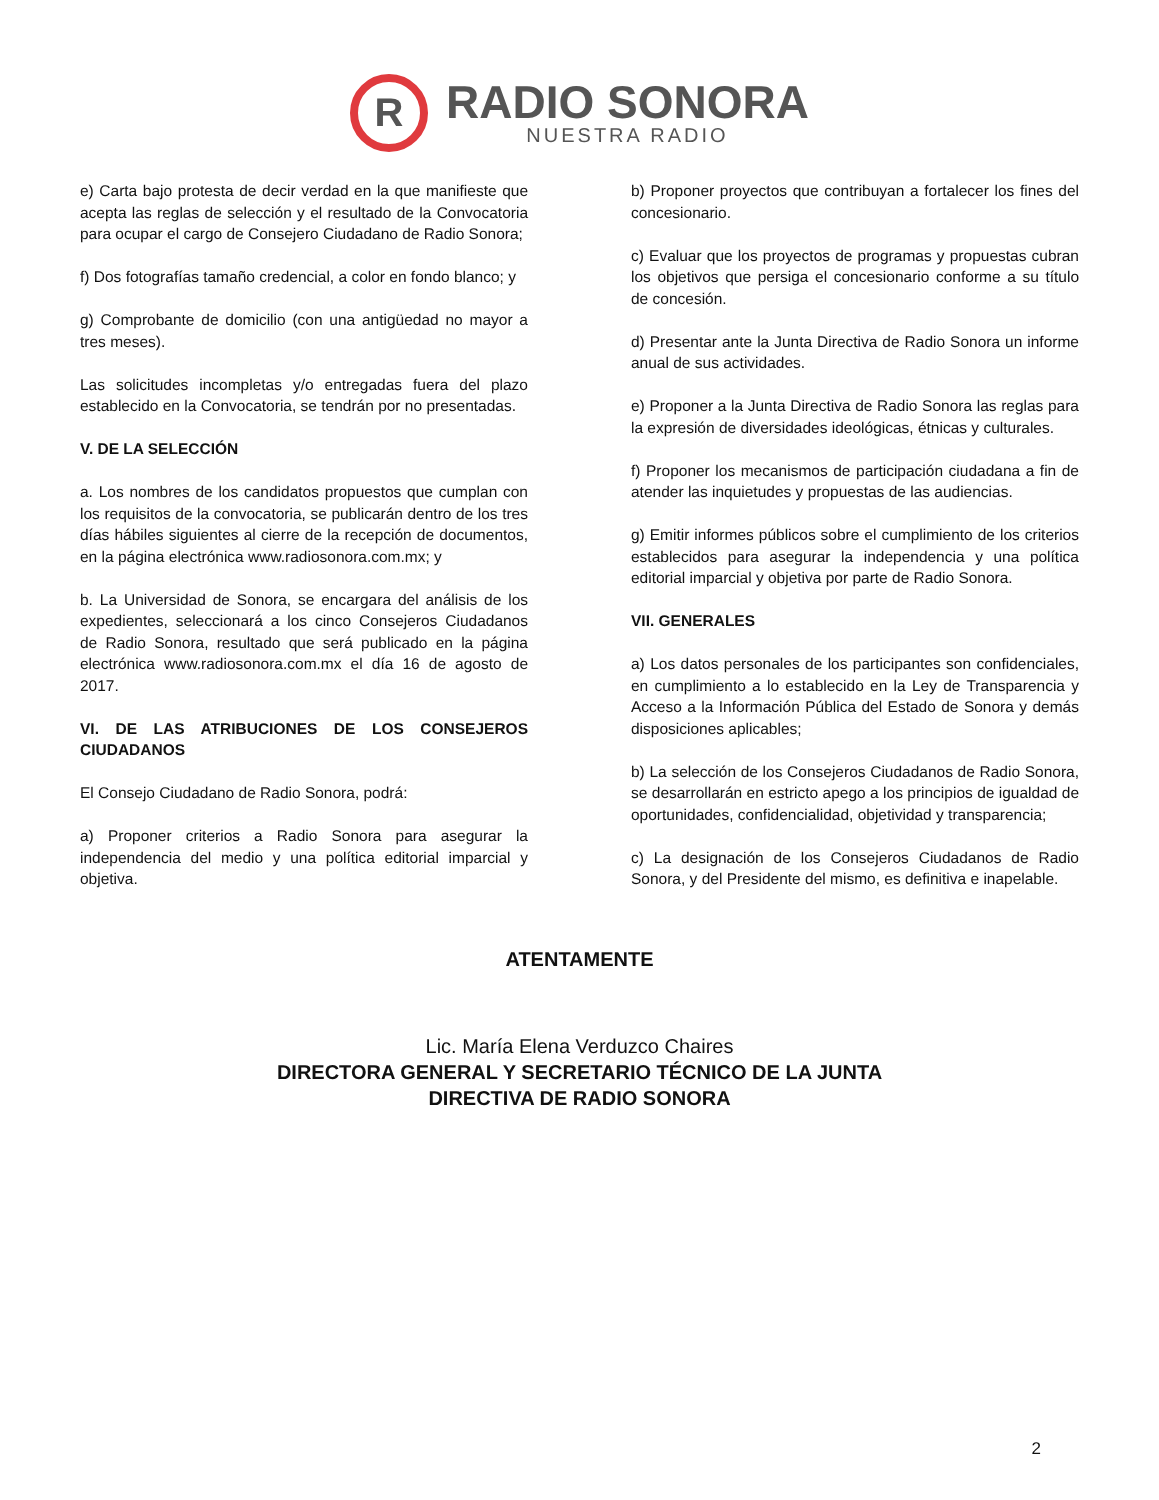R
RADIO SONORA
NUESTRA RADIO
e) Carta bajo protesta de decir verdad en la que manifieste que acepta las reglas de selección y el resultado de la Convocatoria para ocupar el cargo de Consejero Ciudadano de Radio Sonora;
f) Dos fotografías tamaño credencial, a color en fondo blanco; y
g) Comprobante de domicilio (con una antigüedad no mayor a tres meses).
Las solicitudes incompletas y/o entregadas fuera del plazo establecido en la Convocatoria, se tendrán por no presentadas.
V. DE LA SELECCIÓN
a. Los nombres de los candidatos propuestos que cumplan con los requisitos de la convocatoria, se publicarán dentro de los tres días hábiles siguientes al cierre de la recepción de documentos, en la página electrónica www.radiosonora.com.mx; y
b. La Universidad de Sonora, se encargara del análisis de los expedientes, seleccionará a los cinco Consejeros Ciudadanos de Radio Sonora, resultado que será publicado en la página electrónica www.radiosonora.com.mx el día 16 de agosto de 2017.
VI. DE LAS ATRIBUCIONES DE LOS CONSEJEROS CIUDADANOS
El Consejo Ciudadano de Radio Sonora, podrá:
a) Proponer criterios a Radio Sonora para asegurar la independencia del medio y una política editorial imparcial y objetiva.
b) Proponer proyectos que contribuyan a fortalecer los fines del concesionario.
c) Evaluar que los proyectos de programas y propuestas cubran los objetivos que persiga el concesionario conforme a su título de concesión.
d) Presentar ante la Junta Directiva de Radio Sonora un informe anual de sus actividades.
e) Proponer a la Junta Directiva de Radio Sonora las reglas para la expresión de diversidades ideológicas, étnicas y culturales.
f) Proponer los mecanismos de participación ciudadana a fin de atender las inquietudes y propuestas de las audiencias.
g) Emitir informes públicos sobre el cumplimiento de los criterios establecidos para asegurar la independencia y una política editorial imparcial y objetiva por parte de Radio Sonora.
VII. GENERALES
a) Los datos personales de los participantes son confidenciales, en cumplimiento a lo establecido en la Ley de Transparencia y Acceso a la Información Pública del Estado de Sonora y demás disposiciones aplicables;
b) La selección de los Consejeros Ciudadanos de Radio Sonora, se desarrollarán en estricto apego a los principios de igualdad de oportunidades, confidencialidad, objetividad y transparencia;
c) La designación de los Consejeros Ciudadanos de Radio Sonora, y del Presidente del mismo, es definitiva e inapelable.
ATENTAMENTE
Lic. María Elena Verduzco Chaires
DIRECTORA GENERAL Y SECRETARIO TÉCNICO DE LA JUNTA
DIRECTIVA DE RADIO SONORA
2